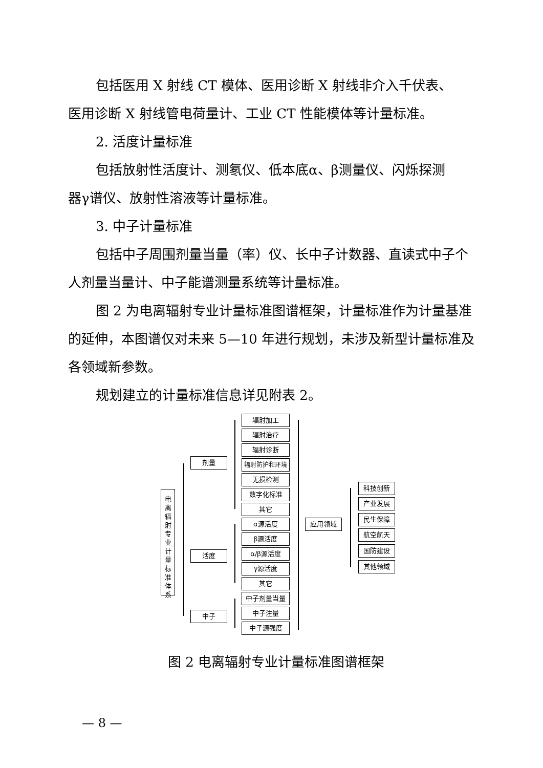包括医用 X 射线 CT 模体、医用诊断 X 射线非介入千伏表、
医用诊断 X 射线管电荷量计、工业 CT 性能模体等计量标准。
2. 活度计量标准
包括放射性活度计、测氡仪、低本底α、β测量仪、闪烁探测
器γ谱仪、放射性溶液等计量标准。
3. 中子计量标准
包括中子周围剂量当量（率）仪、长中子计数器、直读式中子个人剂量当量计、中子能谱测量系统等计量标准。
图 2 为电离辐射专业计量标准图谱框架，计量标准作为计量基准的延伸，本图谱仅对未来 5—10 年进行规划，未涉及新型计量标准及各领域新参数。
规划建立的计量标准信息详见附表 2。
电
离
辐
射
专
业
计
量
标
准
体
系
剂量
活度
中子
辐射加工
辐射治疗
辐射诊断
辐射防护和环境
无损检测
数字化标准
其它
α源活度
β源活度
α/β源活度
γ源活度
其它
中子剂量当量
中子注量
中子源强度
应用领域
科技创新
产业发展
民生保障
航空航天
国防建设
其他领域
图 2 电离辐射专业计量标准图谱框架
— 8 —